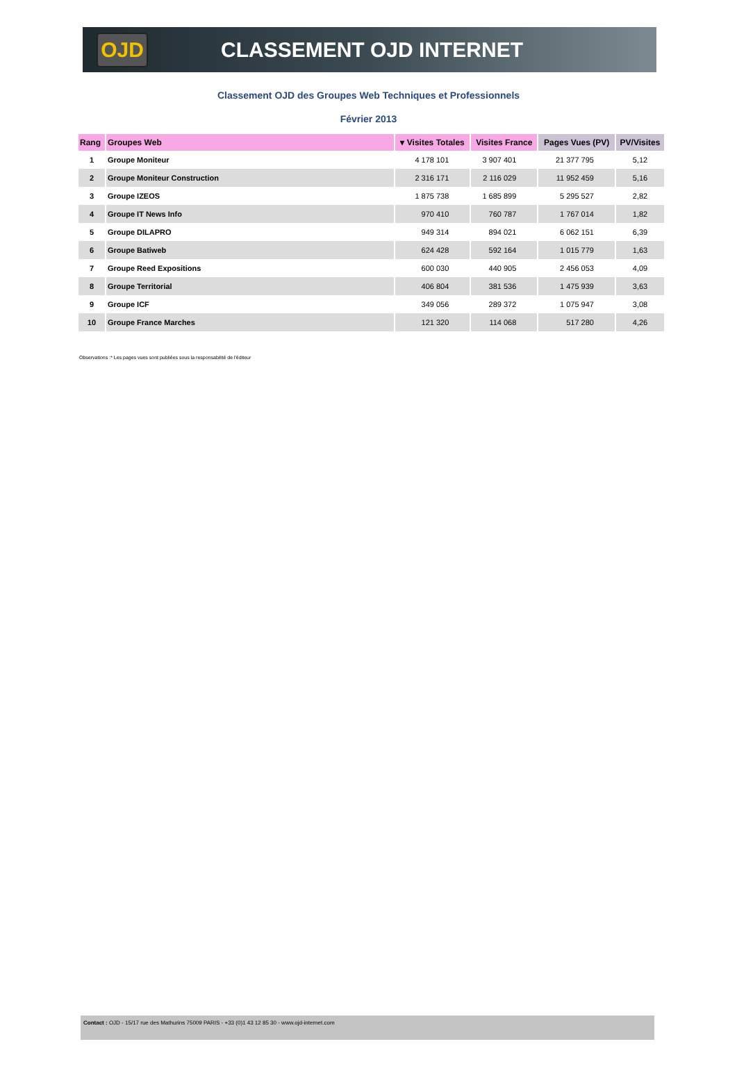OJD
CLASSEMENT OJD INTERNET
Classement OJD des Groupes Web Techniques et Professionnels
Février 2013
| Rang | Groupes Web | ▾ Visites Totales | Visites France | Pages Vues (PV) | PV/Visites |
| --- | --- | --- | --- | --- | --- |
| 1 | Groupe Moniteur | 4 178 101 | 3 907 401 | 21 377 795 | 5,12 |
| 2 | Groupe Moniteur Construction | 2 316 171 | 2 116 029 | 11 952 459 | 5,16 |
| 3 | Groupe IZEOS | 1 875 738 | 1 685 899 | 5 295 527 | 2,82 |
| 4 | Groupe IT News Info | 970 410 | 760 787 | 1 767 014 | 1,82 |
| 5 | Groupe DILAPRO | 949 314 | 894 021 | 6 062 151 | 6,39 |
| 6 | Groupe Batiweb | 624 428 | 592 164 | 1 015 779 | 1,63 |
| 7 | Groupe Reed Expositions | 600 030 | 440 905 | 2 456 053 | 4,09 |
| 8 | Groupe Territorial | 406 804 | 381 536 | 1 475 939 | 3,63 |
| 9 | Groupe ICF | 349 056 | 289 372 | 1 075 947 | 3,08 |
| 10 | Groupe France Marches | 121 320 | 114 068 | 517 280 | 4,26 |
Observations :* Les pages vues sont publiées sous la responsabilité de l'éditeur
Contact : OJD - 15/17 rue des Mathurins 75009 PARIS - +33 (0)1 43 12 85 30 - www.ojd-internet.com